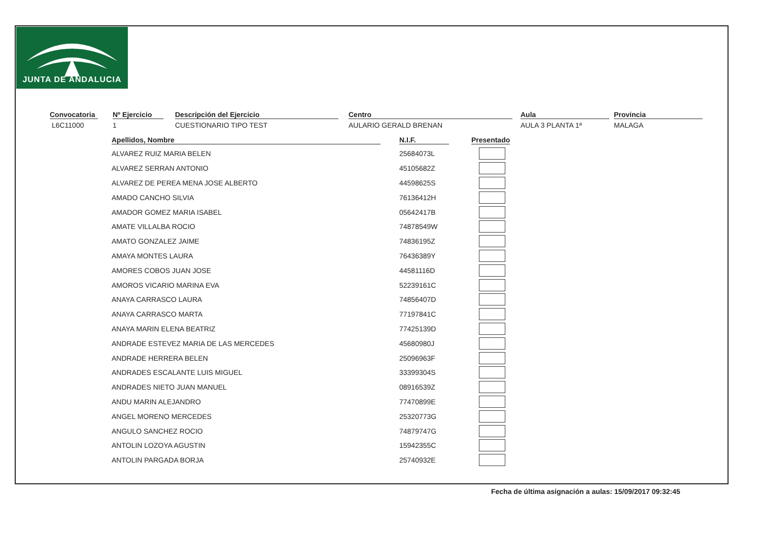JUNTA DE ANDALUCIA
Convocatoria
L6C11000
Nº Ejercicio
1
Descripción del Ejercicio
CUESTIONARIO TIPO TEST
Centro
AULARIO GERALD BRENAN
Aula
AULA 3 PLANTA 1ª
Provincia
MALAGA
| Apellidos, Nombre | N.I.F. | Presentado |
| --- | --- | --- |
| ALVAREZ RUIZ MARIA BELEN | 25684073L | |
| ALVAREZ SERRAN ANTONIO | 45105682Z | |
| ALVAREZ DE PEREA MENA JOSE ALBERTO | 44598625S | |
| AMADO CANCHO SILVIA | 76136412H | |
| AMADOR GOMEZ MARIA ISABEL | 05642417B | |
| AMATE VILLALBA ROCIO | 74878549W | |
| AMATO GONZALEZ JAIME | 74836195Z | |
| AMAYA MONTES LAURA | 76436389Y | |
| AMORES COBOS JUAN JOSE | 44581116D | |
| AMOROS VICARIO MARINA EVA | 52239161C | |
| ANAYA CARRASCO LAURA | 74856407D | |
| ANAYA CARRASCO MARTA | 77197841C | |
| ANAYA MARIN ELENA BEATRIZ | 77425139D | |
| ANDRADE ESTEVEZ MARIA DE LAS MERCEDES | 45680980J | |
| ANDRADE HERRERA BELEN | 25096963F | |
| ANDRADES ESCALANTE LUIS MIGUEL | 33399304S | |
| ANDRADES NIETO JUAN MANUEL | 08916539Z | |
| ANDU MARIN ALEJANDRO | 77470899E | |
| ANGEL MORENO MERCEDES | 25320773G | |
| ANGULO SANCHEZ ROCIO | 74879747G | |
| ANTOLIN LOZOYA AGUSTIN | 15942355C | |
| ANTOLIN PARGADA BORJA | 25740932E | |
Fecha de última asignación a aulas: 15/09/2017 09:32:45